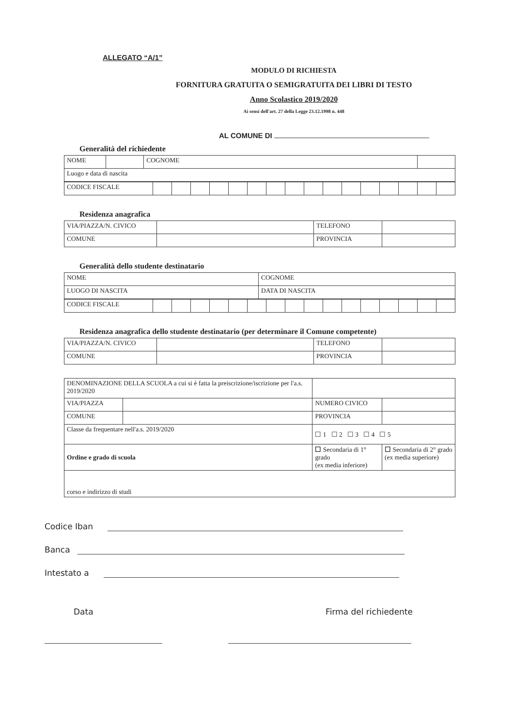ALLEGATO “A/1”
MODULO DI RICHIESTA
FORNITURA GRATUITA O SEMIGRATUITA DEI LIBRI DI TESTO
Anno Scolastico 2019/2020
Ai sensi dell'art. 27 della Legge 23.12.1998 n. 448
AL COMUNE DI
Generalità del richiedente
| NOME | | COGNOME | |
| Luogo e data di nascita | | | |
| CODICE FISCALE | | | | | | | | | | | | | | | | |
Residenza anagrafica
| VIA/PIAZZA/N. CIVICO | | TELEFONO | |
| COMUNE | | PROVINCIA | |
Generalità dello studente destinatario
| NOME | COGNOME |
| LUOGO DI NASCITA | DATA DI NASCITA |
| CODICE FISCALE | | | | | | | | | | | | | | | | |
Residenza anagrafica dello studente destinatario (per determinare il Comune competente)
| VIA/PIAZZA/N. CIVICO | | TELEFONO | |
| COMUNE | | PROVINCIA | |
| DENOMINAZIONE DELLA SCUOLA a cui si è fatta la preiscrizione/iscrizione per l'a.s. 2019/2020 | | | | |
| VIA/PIAZZA | | | NUMERO CIVICO | |
| COMUNE | | | PROVINCIA | |
| Classe da frequentare nell'a.s. 2019/2020 | | ☐ 1 ☐ 2 ☐ 3 ☐ 4 ☐ 5 | | |
| Ordine e grado di scuola | | ☐ Secondaria di 1° grado (ex media inferiore) | | ☐ Secondaria di 2° grado (ex media superiore) |
| corso e indirizzo di studi | | | | |
Codice Iban
Banca
Intestato a
Data Firma del richiedente